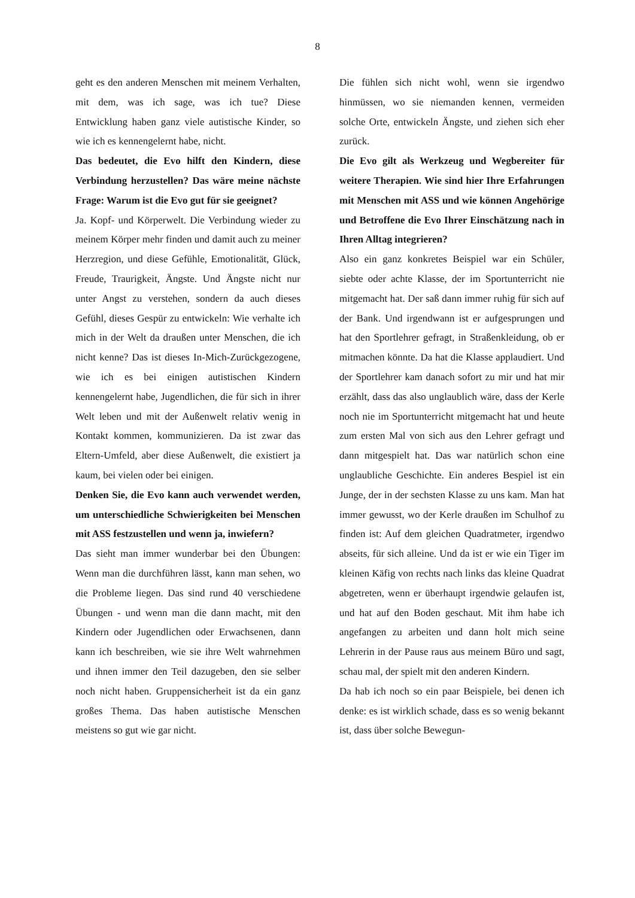8
geht es den anderen Menschen mit meinem Verhalten, mit dem, was ich sage, was ich tue? Diese Entwicklung haben ganz viele autistische Kinder, so wie ich es kennengelernt habe, nicht.
Das bedeutet, die Evo hilft den Kindern, diese Verbindung herzustellen? Das wäre meine nächste Frage: Warum ist die Evo gut für sie geeignet?
Ja. Kopf- und Körperwelt. Die Verbindung wieder zu meinem Körper mehr finden und damit auch zu meiner Herzregion, und diese Gefühle, Emotionalität, Glück, Freude, Traurigkeit, Ängste. Und Ängste nicht nur unter Angst zu verstehen, sondern da auch dieses Gefühl, dieses Gespür zu entwickeln: Wie verhalte ich mich in der Welt da draußen unter Menschen, die ich nicht kenne? Das ist dieses In-Mich-Zurückgezogene, wie ich es bei einigen autistischen Kindern kennengelernt habe, Jugendlichen, die für sich in ihrer Welt leben und mit der Außenwelt relativ wenig in Kontakt kommen, kommunizieren. Da ist zwar das Eltern-Umfeld, aber diese Außenwelt, die existiert ja kaum, bei vielen oder bei einigen.
Denken Sie, die Evo kann auch verwendet werden, um unterschiedliche Schwierigkeiten bei Menschen mit ASS festzustellen und wenn ja, inwiefern?
Das sieht man immer wunderbar bei den Übungen: Wenn man die durchführen lässt, kann man sehen, wo die Probleme liegen. Das sind rund 40 verschiedene Übungen - und wenn man die dann macht, mit den Kindern oder Jugendlichen oder Erwachsenen, dann kann ich beschreiben, wie sie ihre Welt wahrnehmen und ihnen immer den Teil dazugeben, den sie selber noch nicht haben. Gruppensicherheit ist da ein ganz großes Thema. Das haben autistische Menschen meistens so gut wie gar nicht.
Die fühlen sich nicht wohl, wenn sie irgendwo hinmüssen, wo sie niemanden kennen, vermeiden solche Orte, entwickeln Ängste, und ziehen sich eher zurück.
Die Evo gilt als Werkzeug und Wegbereiter für weitere Therapien. Wie sind hier Ihre Erfahrungen mit Menschen mit ASS und wie können Angehörige und Betroffene die Evo Ihrer Einschätzung nach in Ihren Alltag integrieren?
Also ein ganz konkretes Beispiel war ein Schüler, siebte oder achte Klasse, der im Sportunterricht nie mitgemacht hat. Der saß dann immer ruhig für sich auf der Bank. Und irgendwann ist er aufgesprungen und hat den Sportlehrer gefragt, in Straßenkleidung, ob er mitmachen könnte. Da hat die Klasse applaudiert. Und der Sportlehrer kam danach sofort zu mir und hat mir erzählt, dass das also unglaublich wäre, dass der Kerle noch nie im Sportunterricht mitgemacht hat und heute zum ersten Mal von sich aus den Lehrer gefragt und dann mitgespielt hat. Das war natürlich schon eine unglaubliche Geschichte. Ein anderes Bespiel ist ein Junge, der in der sechsten Klasse zu uns kam. Man hat immer gewusst, wo der Kerle draußen im Schulhof zu finden ist: Auf dem gleichen Quadratmeter, irgendwo abseits, für sich alleine. Und da ist er wie ein Tiger im kleinen Käfig von rechts nach links das kleine Quadrat abgetreten, wenn er überhaupt irgendwie gelaufen ist, und hat auf den Boden geschaut. Mit ihm habe ich angefangen zu arbeiten und dann holt mich seine Lehrerin in der Pause raus aus meinem Büro und sagt, schau mal, der spielt mit den anderen Kindern.
Da hab ich noch so ein paar Beispiele, bei denen ich denke: es ist wirklich schade, dass es so wenig bekannt ist, dass über solche Bewegun-